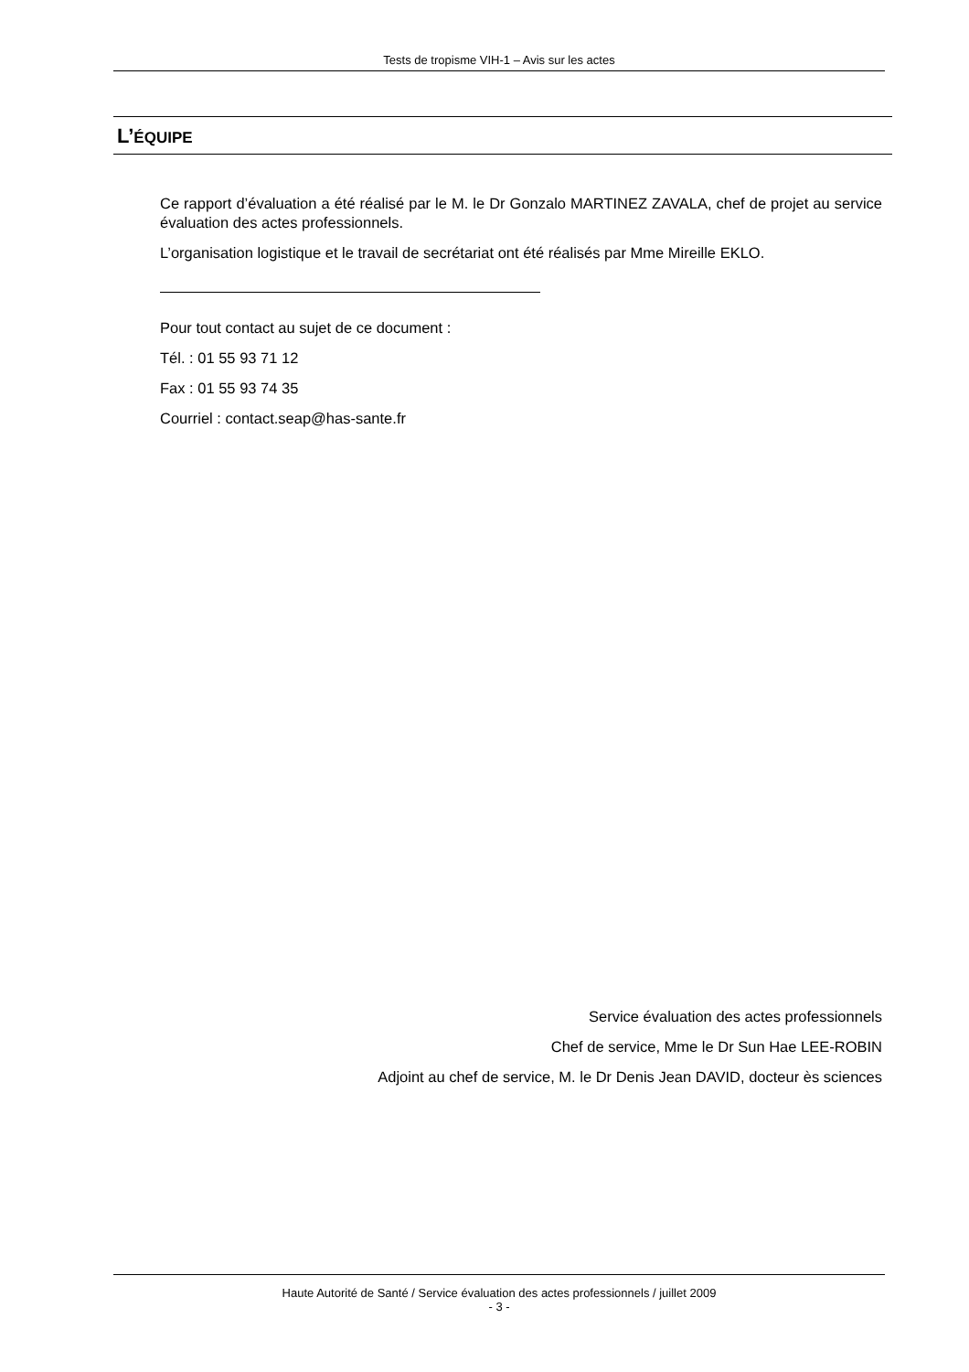Tests de tropisme VIH-1 – Avis sur les actes
L’ÉQUIPE
Ce rapport d’évaluation a été réalisé par le M. le Dr Gonzalo MARTINEZ ZAVALA, chef de projet au service évaluation des actes professionnels.
L’organisation logistique et le travail de secrétariat ont été réalisés par Mme Mireille EKLO.
Pour tout contact au sujet de ce document :
Tél. : 01 55 93 71 12
Fax : 01 55 93 74 35
Courriel : contact.seap@has-sante.fr
Service évaluation des actes professionnels
Chef de service, Mme le Dr Sun Hae LEE-ROBIN
Adjoint au chef de service, M. le Dr Denis Jean DAVID, docteur ès sciences
Haute Autorité de Santé / Service évaluation des actes professionnels / juillet 2009
- 3 -